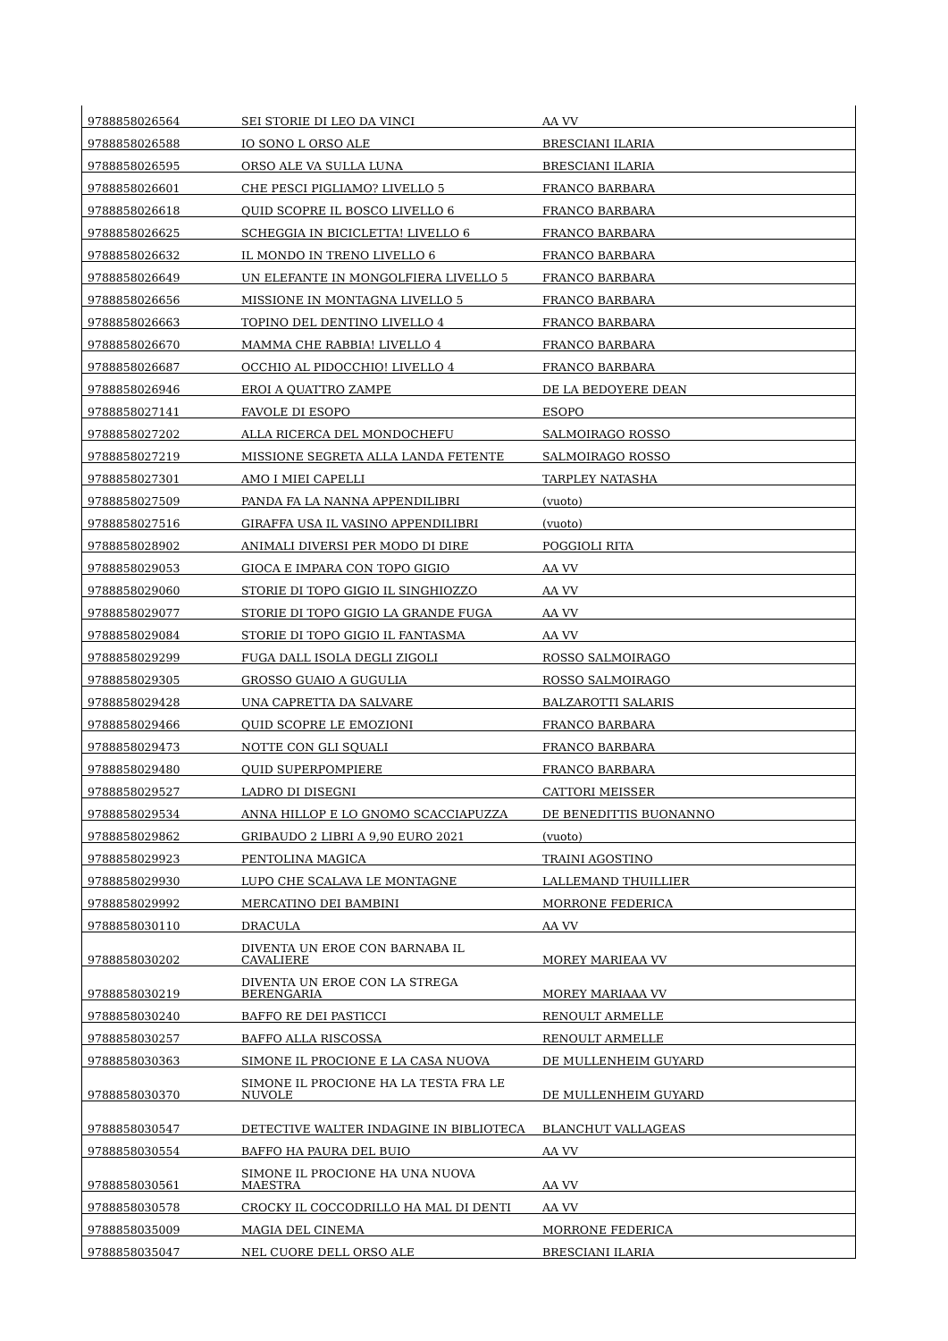| 9788858026564 | SEI STORIE DI LEO DA VINCI | AA VV |
| 9788858026588 | IO SONO L ORSO ALE | BRESCIANI ILARIA |
| 9788858026595 | ORSO ALE VA SULLA LUNA | BRESCIANI ILARIA |
| 9788858026601 | CHE PESCI PIGLIAMO? LIVELLO 5 | FRANCO BARBARA |
| 9788858026618 | QUID SCOPRE IL BOSCO LIVELLO 6 | FRANCO BARBARA |
| 9788858026625 | SCHEGGIA IN BICICLETTA! LIVELLO 6 | FRANCO BARBARA |
| 9788858026632 | IL MONDO IN TRENO LIVELLO 6 | FRANCO BARBARA |
| 9788858026649 | UN ELEFANTE IN MONGOLFIERA LIVELLO 5 | FRANCO BARBARA |
| 9788858026656 | MISSIONE IN MONTAGNA LIVELLO 5 | FRANCO BARBARA |
| 9788858026663 | TOPINO DEL DENTINO LIVELLO 4 | FRANCO BARBARA |
| 9788858026670 | MAMMA CHE RABBIA! LIVELLO 4 | FRANCO BARBARA |
| 9788858026687 | OCCHIO AL PIDOCCHIO! LIVELLO 4 | FRANCO BARBARA |
| 9788858026946 | EROI A QUATTRO ZAMPE | DE LA BEDOYERE DEAN |
| 9788858027141 | FAVOLE DI ESOPO | ESOPO |
| 9788858027202 | ALLA RICERCA DEL MONDOCHEFU | SALMOIRAGO ROSSO |
| 9788858027219 | MISSIONE SEGRETA ALLA LANDA FETENTE | SALMOIRAGO ROSSO |
| 9788858027301 | AMO I MIEI CAPELLI | TARPLEY NATASHA |
| 9788858027509 | PANDA FA LA NANNA APPENDILIBRI | (vuoto) |
| 9788858027516 | GIRAFFA USA IL VASINO APPENDILIBRI | (vuoto) |
| 9788858028902 | ANIMALI DIVERSI PER MODO DI DIRE | POGGIOLI RITA |
| 9788858029053 | GIOCA E IMPARA CON TOPO GIGIO | AA VV |
| 9788858029060 | STORIE DI TOPO GIGIO IL SINGHIOZZO | AA VV |
| 9788858029077 | STORIE DI TOPO GIGIO LA GRANDE FUGA | AA VV |
| 9788858029084 | STORIE DI TOPO GIGIO IL FANTASMA | AA VV |
| 9788858029299 | FUGA DALL ISOLA DEGLI ZIGOLI | ROSSO SALMOIRAGO |
| 9788858029305 | GROSSO GUAIO A GUGULIA | ROSSO SALMOIRAGO |
| 9788858029428 | UNA CAPRETTA DA SALVARE | BALZAROTTI SALARIS |
| 9788858029466 | QUID SCOPRE LE EMOZIONI | FRANCO BARBARA |
| 9788858029473 | NOTTE CON GLI SQUALI | FRANCO BARBARA |
| 9788858029480 | QUID SUPERPOMPIERE | FRANCO BARBARA |
| 9788858029527 | LADRO DI DISEGNI | CATTORI MEISSER |
| 9788858029534 | ANNA HILLOP E LO GNOMO SCACCIAPUZZA | DE BENEDITTIS BUONANNO |
| 9788858029862 | GRIBAUDO 2 LIBRI A 9,90 EURO 2021 | (vuoto) |
| 9788858029923 | PENTOLINA MAGICA | TRAINI AGOSTINO |
| 9788858029930 | LUPO CHE SCALAVA LE MONTAGNE | LALLEMAND THUILLIER |
| 9788858029992 | MERCATINO DEI BAMBINI | MORRONE FEDERICA |
| 9788858030110 | DRACULA | AA VV |
| 9788858030202 | DIVENTA UN EROE CON BARNABA IL CAVALIERE | MOREY MARIEAA VV |
| 9788858030219 | DIVENTA UN EROE CON LA STREGA BERENGARIA | MOREY MARIAAA VV |
| 9788858030240 | BAFFO RE DEI PASTICCI | RENOULT ARMELLE |
| 9788858030257 | BAFFO ALLA RISCOSSA | RENOULT ARMELLE |
| 9788858030363 | SIMONE IL PROCIONE E LA CASA NUOVA | DE MULLENHEIM GUYARD |
| 9788858030370 | SIMONE IL PROCIONE HA LA TESTA FRA LE NUVOLE | DE MULLENHEIM GUYARD |
| 9788858030547 | DETECTIVE WALTER INDAGINE IN BIBLIOTECA | BLANCHUT VALLAGEAS |
| 9788858030554 | BAFFO HA PAURA DEL BUIO | AA VV |
| 9788858030561 | SIMONE IL PROCIONE HA UNA NUOVA MAESTRA | AA VV |
| 9788858030578 | CROCKY IL COCCODRILLO HA MAL DI DENTI | AA VV |
| 9788858035009 | MAGIA DEL CINEMA | MORRONE FEDERICA |
| 9788858035047 | NEL CUORE DELL ORSO ALE | BRESCIANI ILARIA |